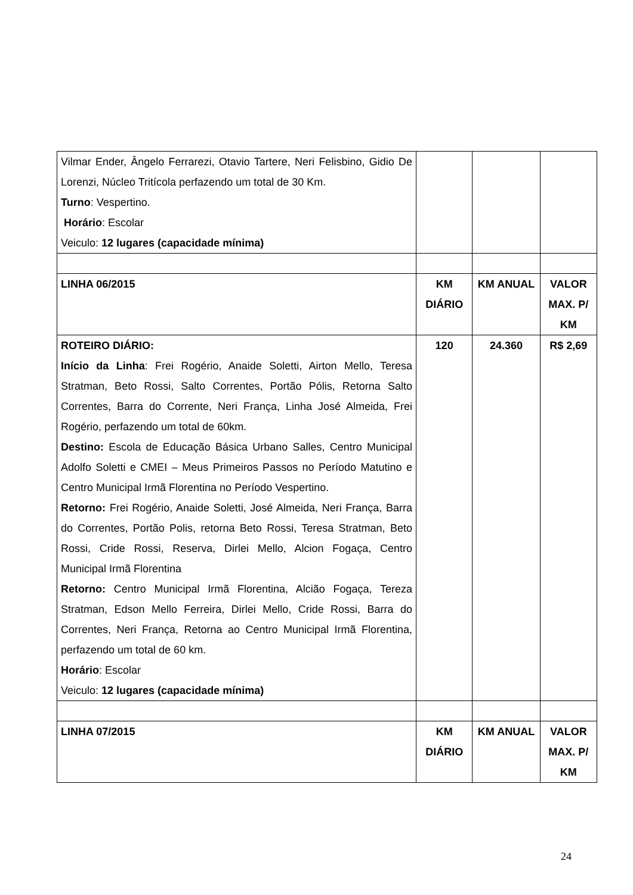| Vilmar Ender, Ângelo Ferrarezi, Otavio Tartere, Neri Felisbino, Gidio De Lorenzi, Núcleo Tritícola perfazendo um total de 30 Km. Turno : Vespertino. Horário : Escolar Veiculo: 12 lugares (capacidade mínima) | | | |
| LINHA 06/2015 | KM DIÁRIO | KM ANUAL | VALOR MAX. P/ KM |
| ROTEIRO DIÁRIO: Início da Linha : Frei Rogério, Anaide Soletti, Airton Mello, Teresa Stratman, Beto Rossi, Salto Correntes, Portão Pólis, Retorna Salto Correntes, Barra do Corrente, Neri França, Linha José Almeida, Frei Rogério, perfazendo um total de 60km. Destino: Escola de Educação Básica Urbano Salles, Centro Municipal Adolfo Soletti e CMEI – Meus Primeiros Passos no Período Matutino e Centro Municipal Irmã Florentina no Período Vespertino. Retorno: Frei Rogério, Anaide Soletti, José Almeida, Neri França, Barra do Correntes, Portão Polis, retorna Beto Rossi, Teresa Stratman, Beto Rossi, Cride Rossi, Reserva, Dirlei Mello, Alcion Fogaça, Centro Municipal Irmã Florentina Retorno: Centro Municipal Irmã Florentina, Alcião Fogaça, Tereza Stratman, Edson Mello Ferreira, Dirlei Mello, Cride Rossi, Barra do Correntes, Neri França, Retorna ao Centro Municipal Irmã Florentina, perfazendo um total de 60 km. Horário : Escolar Veiculo: 12 lugares (capacidade mínima) | 120 | 24.360 | R$ 2,69 |
| LINHA 07/2015 | KM DIÁRIO | KM ANUAL | VALOR MAX. P/ KM |
24